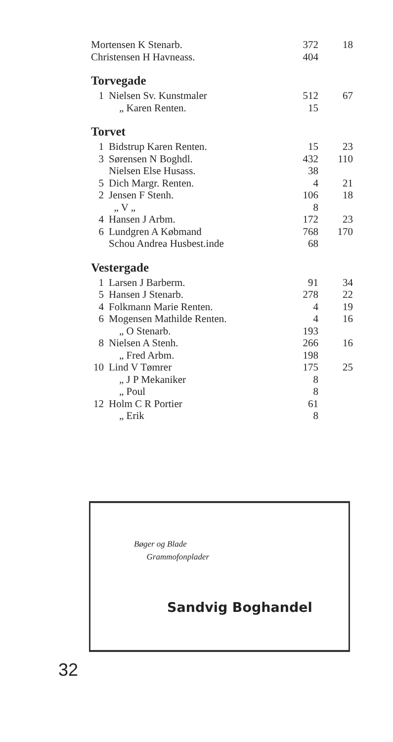| Mortensen K Stenarb. | 372 | 18 |
| Christensen H Havneass. | 404 | |
Torvegade
| 1 | Nielsen Sv. Kunstmaler | 512 | 67 |
| | „ Karen Renten. | 15 | |
Torvet
| 1 | Bidstrup Karen Renten. | 15 | 23 |
| 3 | Sørensen N Boghdl. | 432 | 110 |
| | Nielsen Else Husass. | 38 | |
| 5 | Dich Margr. Renten. | 4 | 21 |
| 2 | Jensen F Stenh. | 106 | 18 |
| | „ V „ | 8 | |
| 4 | Hansen J Arbm. | 172 | 23 |
| 6 | Lundgren A Købmand | 768 | 170 |
| | Schou Andrea Husbest.inde | 68 | |
Vestergade
| 1 | Larsen J Barberm. | 91 | 34 |
| 5 | Hansen J Stenarb. | 278 | 22 |
| 4 | Folkmann Marie Renten. | 4 | 19 |
| 6 | Mogensen Mathilde Renten. | 4 | 16 |
| | „ O Stenarb. | 193 | |
| 8 | Nielsen A Stenh. | 266 | 16 |
| | „ Fred Arbm. | 198 | |
| 10 | Lind V Tømrer | 175 | 25 |
| | „ J P Mekaniker | 8 | |
| | „ Poul | 8 | |
| 12 | Holm C R Portier | 61 | |
| | „ Erik | 8 | |
Bøger og Blade
Grammofonplader
Sandvig Boghandel
32